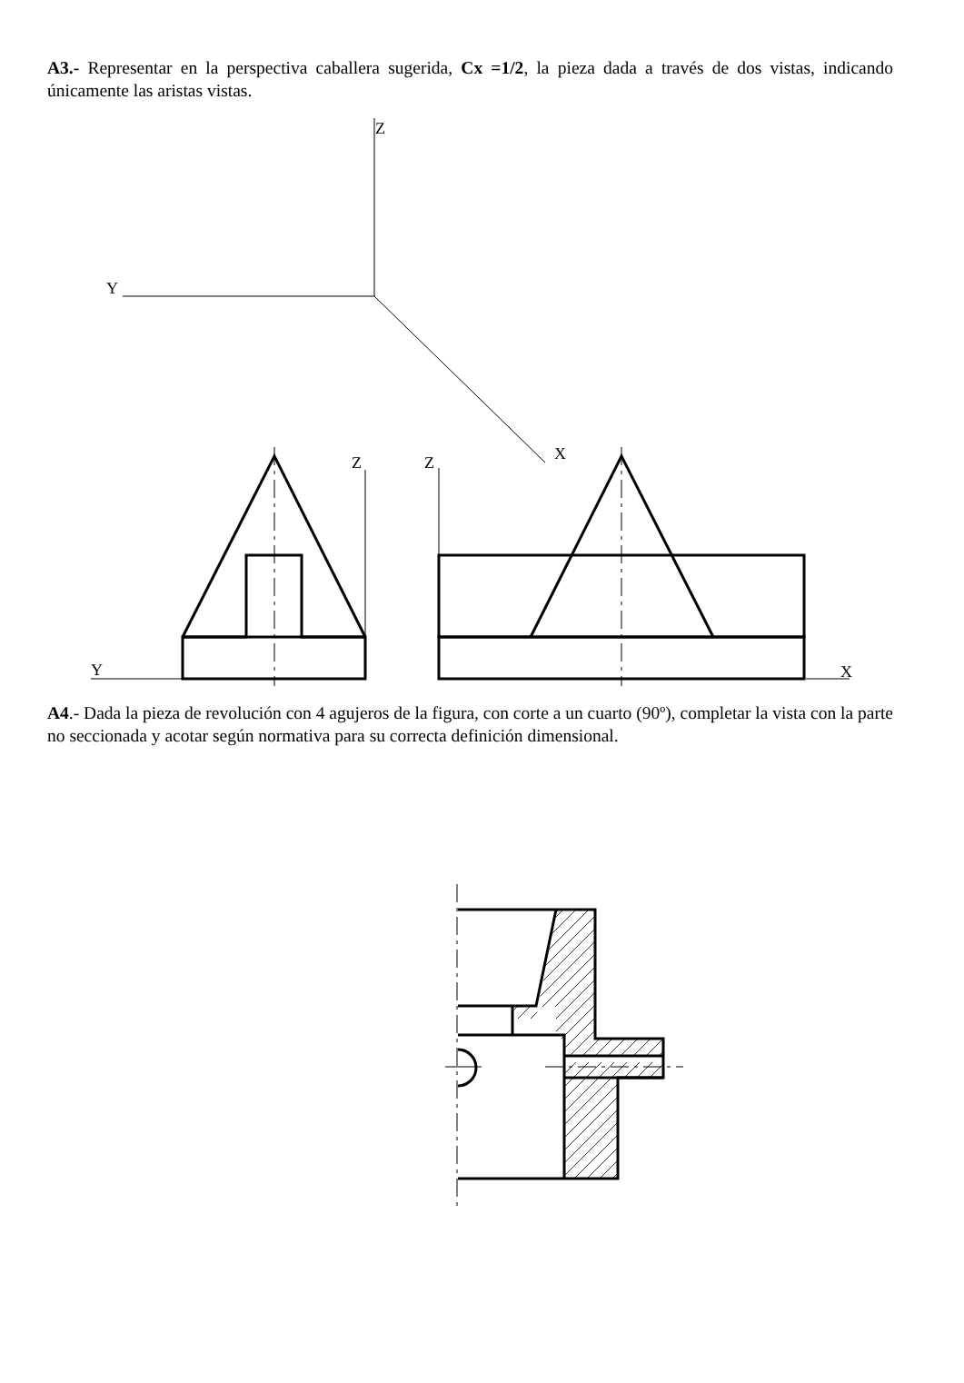A3.- Representar en la perspectiva caballera sugerida, Cx =1/2, la pieza dada a través de dos vistas, indicando únicamente las aristas vistas.
Z
Y
X
Z
Z
Y
X
A4.- Dada la pieza de revolución con 4 agujeros de la figura, con corte a un cuarto (90º), completar la vista con la parte no seccionada y acotar según normativa para su correcta definición dimensional.